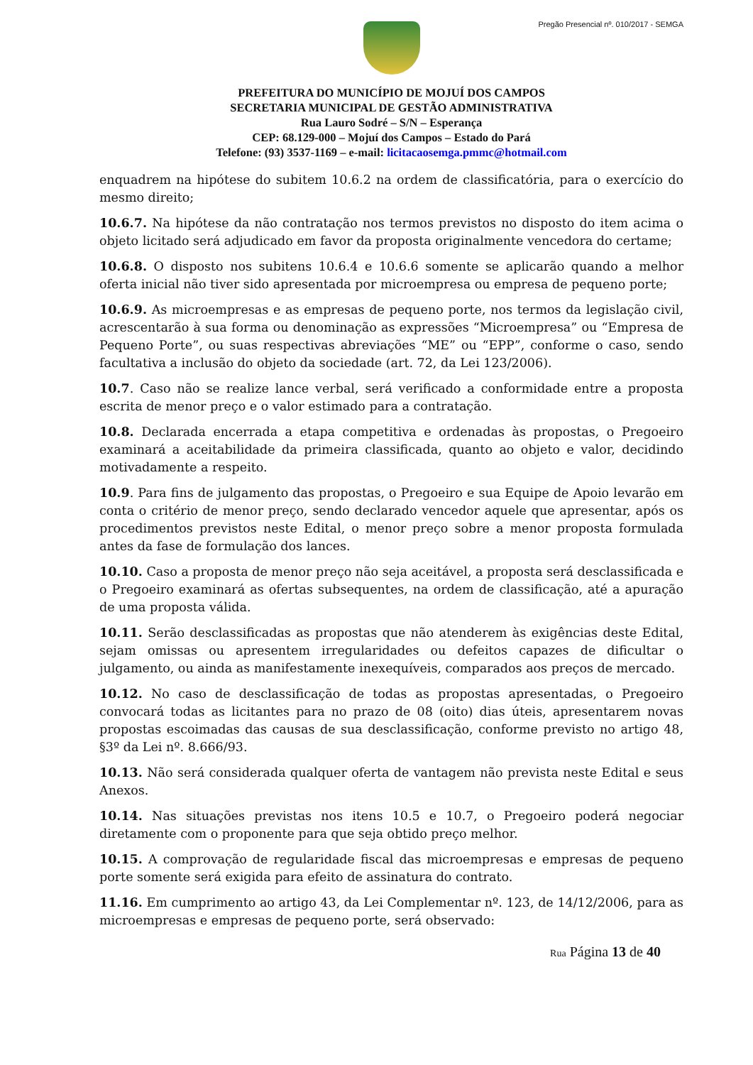Pregão Presencial nº. 010/2017 - SEMGA
PREFEITURA DO MUNICÍPIO DE MOJUÍ DOS CAMPOS
SECRETARIA MUNICIPAL DE GESTÃO ADMINISTRATIVA
Rua Lauro Sodré – S/N – Esperança
CEP: 68.129-000 – Mojuí dos Campos – Estado do Pará
Telefone: (93) 3537-1169 – e-mail: licitacaosemga.pmmc@hotmail.com
enquadrem na hipótese do subitem 10.6.2 na ordem de classificatória, para o exercício do mesmo direito;
10.6.7. Na hipótese da não contratação nos termos previstos no disposto do item acima o objeto licitado será adjudicado em favor da proposta originalmente vencedora do certame;
10.6.8. O disposto nos subitens 10.6.4 e 10.6.6 somente se aplicarão quando a melhor oferta inicial não tiver sido apresentada por microempresa ou empresa de pequeno porte;
10.6.9. As microempresas e as empresas de pequeno porte, nos termos da legislação civil, acrescentarão à sua forma ou denominação as expressões “Microempresa” ou “Empresa de Pequeno Porte”, ou suas respectivas abreviações “ME” ou “EPP”, conforme o caso, sendo facultativa a inclusão do objeto da sociedade (art. 72, da Lei 123/2006).
10.7. Caso não se realize lance verbal, será verificado a conformidade entre a proposta escrita de menor preço e o valor estimado para a contratação.
10.8. Declarada encerrada a etapa competitiva e ordenadas às propostas, o Pregoeiro examinará a aceitabilidade da primeira classificada, quanto ao objeto e valor, decidindo motivadamente a respeito.
10.9. Para fins de julgamento das propostas, o Pregoeiro e sua Equipe de Apoio levarão em conta o critério de menor preço, sendo declarado vencedor aquele que apresentar, após os procedimentos previstos neste Edital, o menor preço sobre a menor proposta formulada antes da fase de formulação dos lances.
10.10. Caso a proposta de menor preço não seja aceitável, a proposta será desclassificada e o Pregoeiro examinará as ofertas subsequentes, na ordem de classificação, até a apuração de uma proposta válida.
10.11. Serão desclassificadas as propostas que não atenderem às exigências deste Edital, sejam omissas ou apresentem irregularidades ou defeitos capazes de dificultar o julgamento, ou ainda as manifestamente inexequíveis, comparados aos preços de mercado.
10.12. No caso de desclassificação de todas as propostas apresentadas, o Pregoeiro convocará todas as licitantes para no prazo de 08 (oito) dias úteis, apresentarem novas propostas escoimadas das causas de sua desclassificação, conforme previsto no artigo 48, §3º da Lei nº. 8.666/93.
10.13. Não será considerada qualquer oferta de vantagem não prevista neste Edital e seus Anexos.
10.14. Nas situações previstas nos itens 10.5 e 10.7, o Pregoeiro poderá negociar diretamente com o proponente para que seja obtido preço melhor.
10.15. A comprovação de regularidade fiscal das microempresas e empresas de pequeno porte somente será exigida para efeito de assinatura do contrato.
11.16. Em cumprimento ao artigo 43, da Lei Complementar nº. 123, de 14/12/2006, para as microempresas e empresas de pequeno porte, será observado:
Rua Página 13 de 40